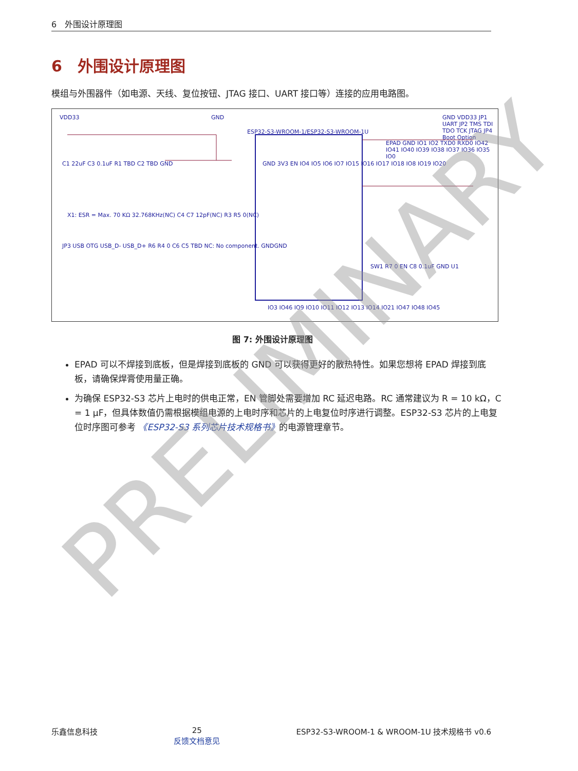6　外围设计原理图
6　外围设计原理图
模组与外围器件（如电源、天线、复位按钮、JTAG 接口、UART 接口等）连接的应用电路图。
VDD33 GND
ESP32-S3-WROOM-1/ESP32-S3-WROOM-1U
GND 3V3 EN IO4 IO5 IO6 IO7 IO15 IO16 IO17 IO18 IO8 IO19 IO20
EPAD GND IO1 IO2 TXD0 RXD0 IO42 IO41 IO40 IO39 IO38 IO37 IO36 IO35 IO0
C1 22uF C3 0.1uF R1 TBD C2 TBD GND
X1: ESR = Max. 70 KΩ 32.768KHz(NC) C4 C7 12pF(NC) R3 R5 0(NC)
JP3 USB OTG USB_D- USB_D+ R6 R4 0 C6 C5 TBD NC: No component. GNDGND
GND VDD33 JP1 UART JP2 TMS TDI TDO TCK JTAG JP4 Boot Option
SW1 R7 0 EN C8 0.1uF GND U1
IO3 IO46 IO9 IO10 IO11 IO12 IO13 IO14 IO21 IO47 IO48 IO45
图 7: 外围设计原理图
EPAD 可以不焊接到底板，但是焊接到底板的 GND 可以获得更好的散热特性。如果您想将 EPAD 焊接到底板，请确保焊膏使用量正确。
为确保 ESP32-S3 芯片上电时的供电正常，EN 管脚处需要增加 RC 延迟电路。RC 通常建议为 R = 10 kΩ，C = 1 μF，但具体数值仍需根据模组电源的上电时序和芯片的上电复位时序进行调整。ESP32-S3 芯片的上电复位时序图可参考 《ESP32-S3 系列芯片技术规格书》的电源管理章节。
PRELIMINARY
乐鑫信息科技 25
反馈文档意见 ESP32-S3-WROOM-1 & WROOM-1U 技术规格书 v0.6